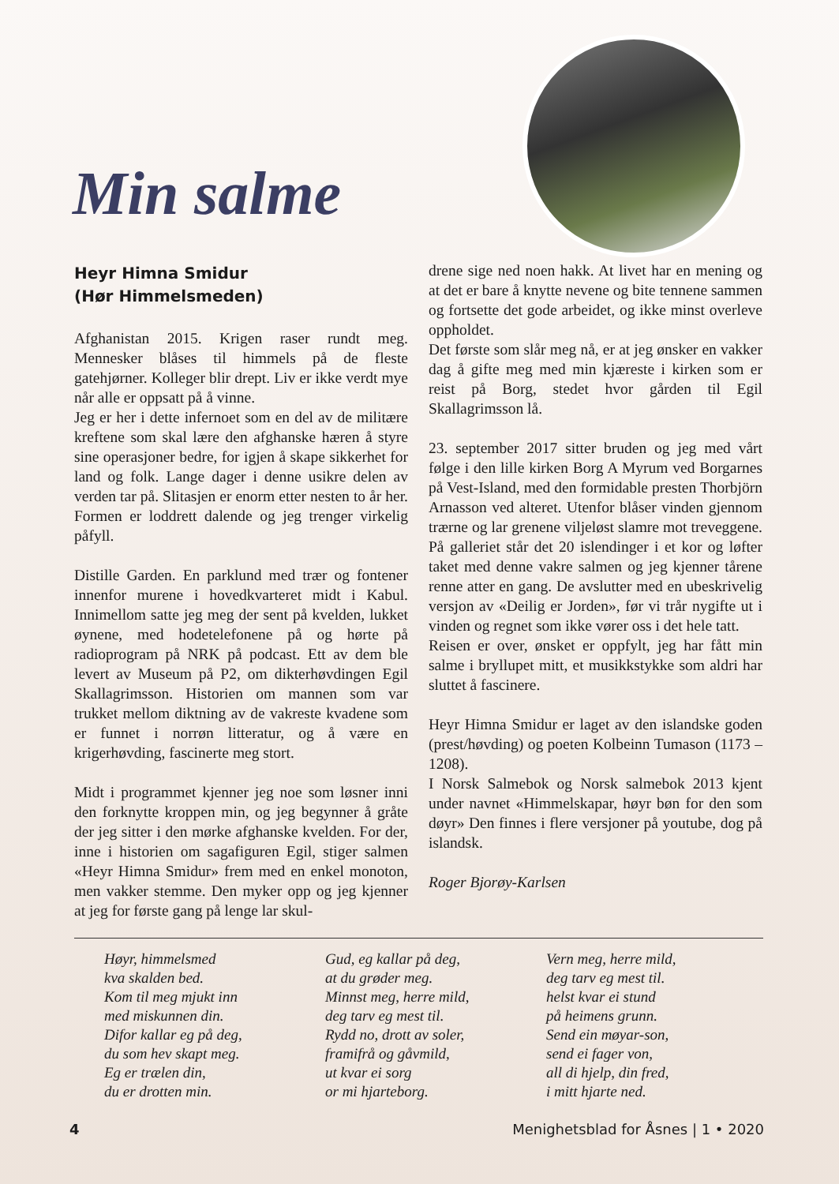Min salme
Heyr Himna Smidur
(Hør Himmelsmeden)
Afghanistan 2015. Krigen raser rundt meg. Mennesker blåses til himmels på de fleste gatehjørner. Kolleger blir drept. Liv er ikke verdt mye når alle er oppsatt på å vinne.
Jeg er her i dette infernoet som en del av de militære kreftene som skal lære den afghanske hæren å styre sine operasjoner bedre, for igjen å skape sikkerhet for land og folk. Lange dager i denne usikre delen av verden tar på. Slitasjen er enorm etter nesten to år her. Formen er loddrett dalende og jeg trenger virkelig påfyll.
Distille Garden. En parklund med trær og fontener innenfor murene i hovedkvarteret midt i Kabul. Innimellom satte jeg meg der sent på kvelden, lukket øynene, med hodetelefonene på og hørte på radioprogram på NRK på podcast. Ett av dem ble levert av Museum på P2, om dikterhøvdingen Egil Skallagrimsson. Historien om mannen som var trukket mellom diktning av de vakreste kvadene som er funnet i norrøn litteratur, og å være en krigerhøvding, fascinerte meg stort.
Midt i programmet kjenner jeg noe som løsner inni den forknytte kroppen min, og jeg begynner å gråte der jeg sitter i den mørke afghanske kvelden. For der, inne i historien om sagafiguren Egil, stiger salmen «Heyr Himna Smidur» frem med en enkel monoton, men vakker stemme. Den myker opp og jeg kjenner at jeg for første gang på lenge lar skul-
drene sige ned noen hakk. At livet har en mening og at det er bare å knytte nevene og bite tennene sammen og fortsette det gode arbeidet, og ikke minst overleve oppholdet.
Det første som slår meg nå, er at jeg ønsker en vakker dag å gifte meg med min kjæreste i kirken som er reist på Borg, stedet hvor gården til Egil Skallagrimsson lå.
23. september 2017 sitter bruden og jeg med vårt følge i den lille kirken Borg A Myrum ved Borgarnes på Vest-Island, med den formidable presten Thorbjörn Arnasson ved alteret. Utenfor blåser vinden gjennom trærne og lar grenene viljeløst slamre mot treveggene. På galleriet står det 20 islendinger i et kor og løfter taket med denne vakre salmen og jeg kjenner tårene renne atter en gang. De avslutter med en ubeskrivelig versjon av «Deilig er Jorden», før vi trår nygifte ut i vinden og regnet som ikke vører oss i det hele tatt.
Reisen er over, ønsket er oppfylt, jeg har fått min salme i bryllupet mitt, et musikkstykke som aldri har sluttet å fascinere.
Heyr Himna Smidur er laget av den islandske goden (prest/høvding) og poeten Kolbeinn Tumason (1173 – 1208).
I Norsk Salmebok og Norsk salmebok 2013 kjent under navnet «Himmelskapar, høyr bøn for den som døyr» Den finnes i flere versjoner på youtube, dog på islandsk.
Roger Bjorøy-Karlsen
Høyr, himmelsmed
kva skalden bed.
Kom til meg mjukt inn
med miskunnen din.
Difor kallar eg på deg,
du som hev skapt meg.
Eg er trælen din,
du er drotten min.
Gud, eg kallar på deg,
at du grøder meg.
Minnst meg, herre mild,
deg tarv eg mest til.
Rydd no, drott av soler,
framifrå og gåvmild,
ut kvar ei sorg
or mi hjarteborg.
Vern meg, herre mild,
deg tarv eg mest til.
helst kvar ei stund
på heimens grunn.
Send ein møyar-son,
send ei fager von,
all di hjelp, din fred,
i mitt hjarte ned.
4 Menighetsblad for Åsnes | 1 • 2020